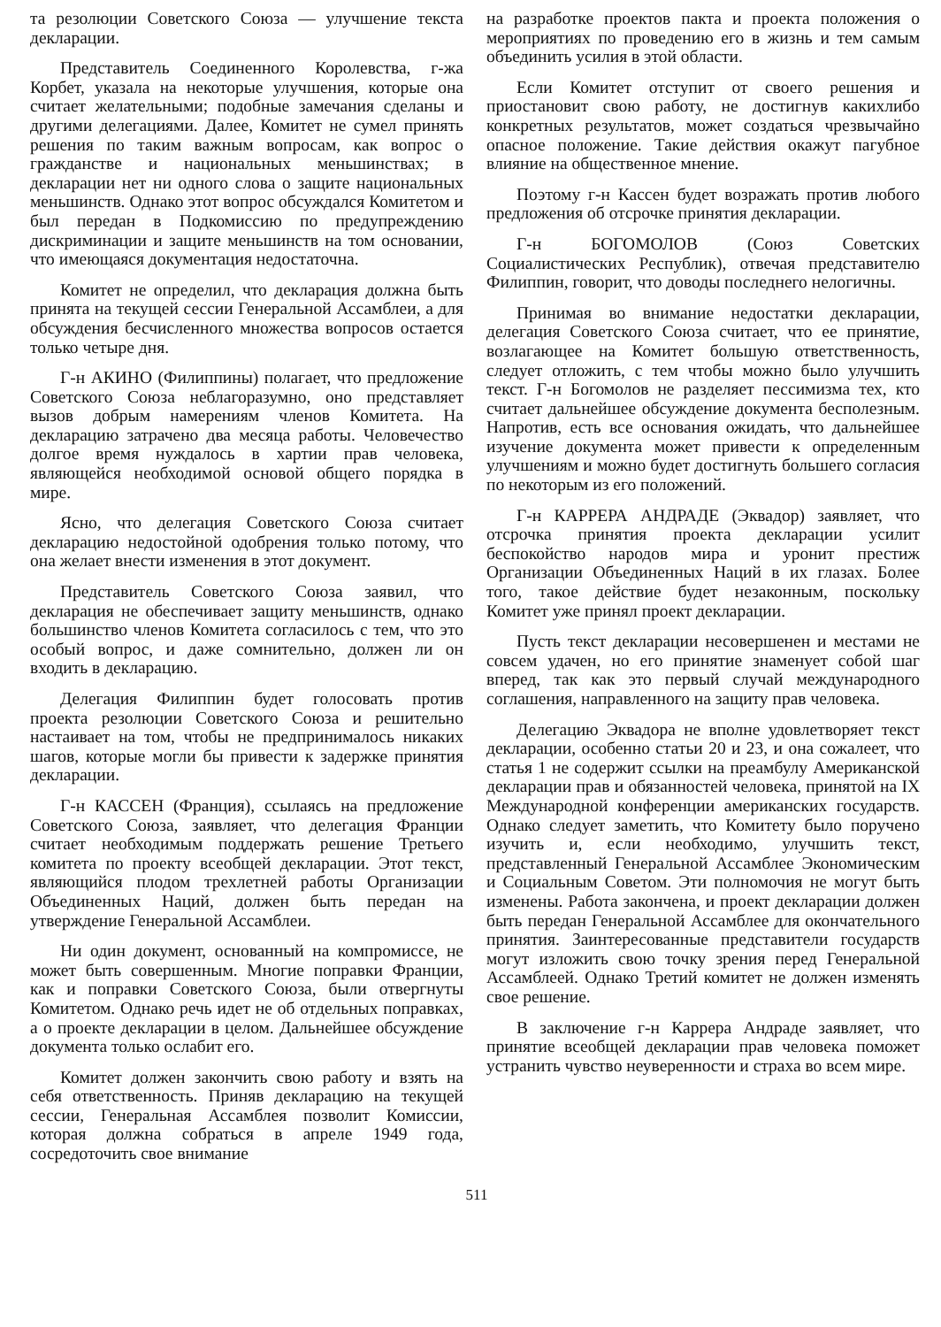та резолюции Советского Союза — улучшение текста декларации.
Представитель Соединенного Королевства, г-жа Корбет, указала на некоторые улучшения, которые она считает желательными; подобные замечания сделаны и другими делегациями. Далее, Комитет не сумел принять решения по таким важным вопросам, как вопрос о гражданстве и национальных меньшинствах; в декларации нет ни одного слова о защите национальных меньшинств. Однако этот вопрос обсуждался Комитетом и был передан в Подкомиссию по предупреждению дискриминации и защите меньшинств на том основании, что имеющаяся документация недостаточна.
Комитет не определил, что декларация должна быть принята на текущей сессии Генеральной Ассамблеи, а для обсуждения бесчисленного множества вопросов остается только четыре дня.
Г-н АКИНО (Филиппины) полагает, что предложение Советского Союза неблагоразумно, оно представляет вызов добрым намерениям членов Комитета. На декларацию затрачено два месяца работы. Человечество долгое время нуждалось в хартии прав человека, являющейся необходимой основой общего порядка в мире.
Ясно, что делегация Советского Союза считает декларацию недостойной одобрения только потому, что она желает внести изменения в этот документ.
Представитель Советского Союза заявил, что декларация не обеспечивает защиту меньшинств, однако большинство членов Комитета согласилось с тем, что это особый вопрос, и даже сомнительно, должен ли он входить в декларацию.
Делегация Филиппин будет голосовать против проекта резолюции Советского Союза и решительно настаивает на том, чтобы не предпринималось никаких шагов, которые могли бы привести к задержке принятия декларации.
Г-н КАССЕН (Франция), ссылаясь на предложение Советского Союза, заявляет, что делегация Франции считает необходимым поддержать решение Третьего комитета по проекту всеобщей декларации. Этот текст, являющийся плодом трехлетней работы Организации Объединенных Наций, должен быть передан на утверждение Генеральной Ассамблеи.
Ни один документ, основанный на компромиссе, не может быть совершенным. Многие поправки Франции, как и поправки Советского Союза, были отвергнуты Комитетом. Однако речь идет не об отдельных поправках, а о проекте декларации в целом. Дальнейшее обсуждение документа только ослабит его.
Комитет должен закончить свою работу и взять на себя ответственность. Приняв декларацию на текущей сессии, Генеральная Ассамблея позволит Комиссии, которая должна собраться в апреле 1949 года, сосредоточить свое внимание
на разработке проектов пакта и проекта положения о мероприятиях по проведению его в жизнь и тем самым объединить усилия в этой области.
Если Комитет отступит от своего решения и приостановит свою работу, не достигнув какихлибо конкретных результатов, может создаться чрезвычайно опасное положение. Такие действия окажут пагубное влияние на общественное мнение.
Поэтому г-н Кассен будет возражать против любого предложения об отсрочке принятия декларации.
Г-н БОГОМОЛОВ (Союз Советских Социалистических Республик), отвечая представителю Филиппин, говорит, что доводы последнего нелогичны.
Принимая во внимание недостатки декларации, делегация Советского Союза считает, что ее принятие, возлагающее на Комитет большую ответственность, следует отложить, с тем чтобы можно было улучшить текст. Г-н Богомолов не разделяет пессимизма тех, кто считает дальнейшее обсуждение документа бесполезным. Напротив, есть все основания ожидать, что дальнейшее изучение документа может привести к определенным улучшениям и можно будет достигнуть большего согласия по некоторым из его положений.
Г-н КАРРЕРА АНДРАДЕ (Эквадор) заявляет, что отсрочка принятия проекта декларации усилит беспокойство народов мира и уронит престиж Организации Объединенных Наций в их глазах. Более того, такое действие будет незаконным, поскольку Комитет уже принял проект декларации.
Пусть текст декларации несовершенен и местами не совсем удачен, но его принятие знаменует собой шаг вперед, так как это первый случай международного соглашения, направленного на защиту прав человека.
Делегацию Эквадора не вполне удовлетворяет текст декларации, особенно статьи 20 и 23, и она сожалеет, что статья 1 не содержит ссылки на преамбулу Американской декларации прав и обязанностей человека, принятой на IX Международной конференции американских государств. Однако следует заметить, что Комитету было поручено изучить и, если необходимо, улучшить текст, представленный Генеральной Ассамблее Экономическим и Социальным Советом. Эти полномочия не могут быть изменены. Работа закончена, и проект декларации должен быть передан Генеральной Ассамблее для окончательного принятия. Заинтересованные представители государств могут изложить свою точку зрения перед Генеральной Ассамблеей. Однако Третий комитет не должен изменять свое решение.
В заключение г-н Каррера Андраде заявляет, что принятие всеобщей декларации прав человека поможет устранить чувство неуверенности и страха во всем мире.
511